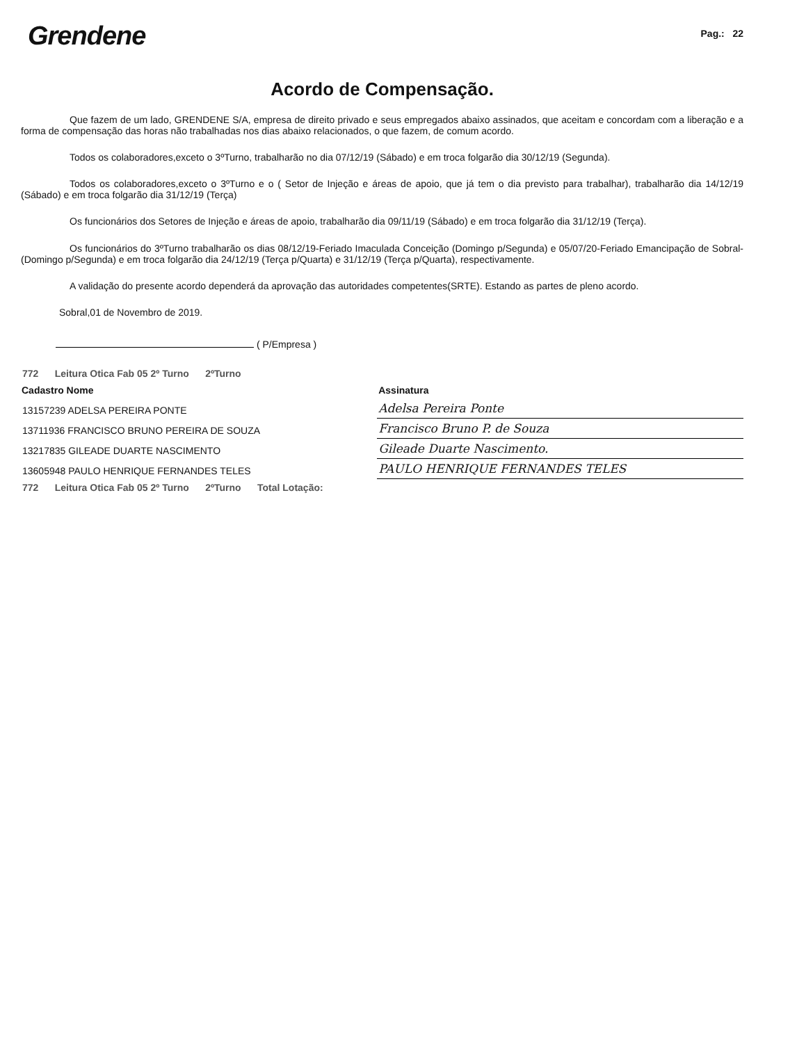Grendene
Pag.: 22
Acordo de Compensação.
Que fazem de um lado, GRENDENE S/A, empresa de direito privado e seus empregados abaixo assinados, que aceitam e concordam com a liberação e a forma de compensação das horas não trabalhadas nos dias abaixo relacionados, o que fazem, de comum acordo.
Todos os colaboradores,exceto o 3ºTurno, trabalharão no dia 07/12/19 (Sábado) e em troca folgarão dia 30/12/19 (Segunda).
Todos os colaboradores,exceto o 3ºTurno e o ( Setor de Injeção e áreas de apoio, que já tem o dia previsto para trabalhar), trabalharão dia 14/12/19 (Sábado) e em troca folgarão dia 31/12/19 (Terça)
Os funcionários dos Setores de Injeção e áreas de apoio, trabalharão dia 09/11/19 (Sábado) e em troca folgarão dia 31/12/19 (Terça).
Os funcionários do 3ºTurno trabalharão os dias 08/12/19-Feriado Imaculada Conceição (Domingo p/Segunda) e 05/07/20-Feriado Emancipação de Sobral- (Domingo p/Segunda) e em troca folgarão dia 24/12/19 (Terça p/Quarta) e 31/12/19 (Terça p/Quarta), respectivamente.
A validação do presente acordo dependerá da aprovação das autoridades competentes(SRTE). Estando as partes de pleno acordo.
Sobral,01 de Novembro de 2019.
( P/Empresa )
| 772 Leitura Otica Fab 05 2º Turno 2ºTurno | | |
| Cadastro Nome | | Assinatura |
| 13157239 ADELSA PEREIRA PONTE | | Adelsa Pereira Ponte |
| 13711936 FRANCISCO BRUNO PEREIRA DE SOUZA | | Francisco Bruno P. de Souza |
| 13217835 GILEADE DUARTE NASCIMENTO | | Gileade Duarte Nascimento. |
| 13605948 PAULO HENRIQUE FERNANDES TELES | | PAULO HENRIQUE FERNANDES TELES |
| 772 Leitura Otica Fab 05 2º Turno 2ºTurno Total Lotação: | | |